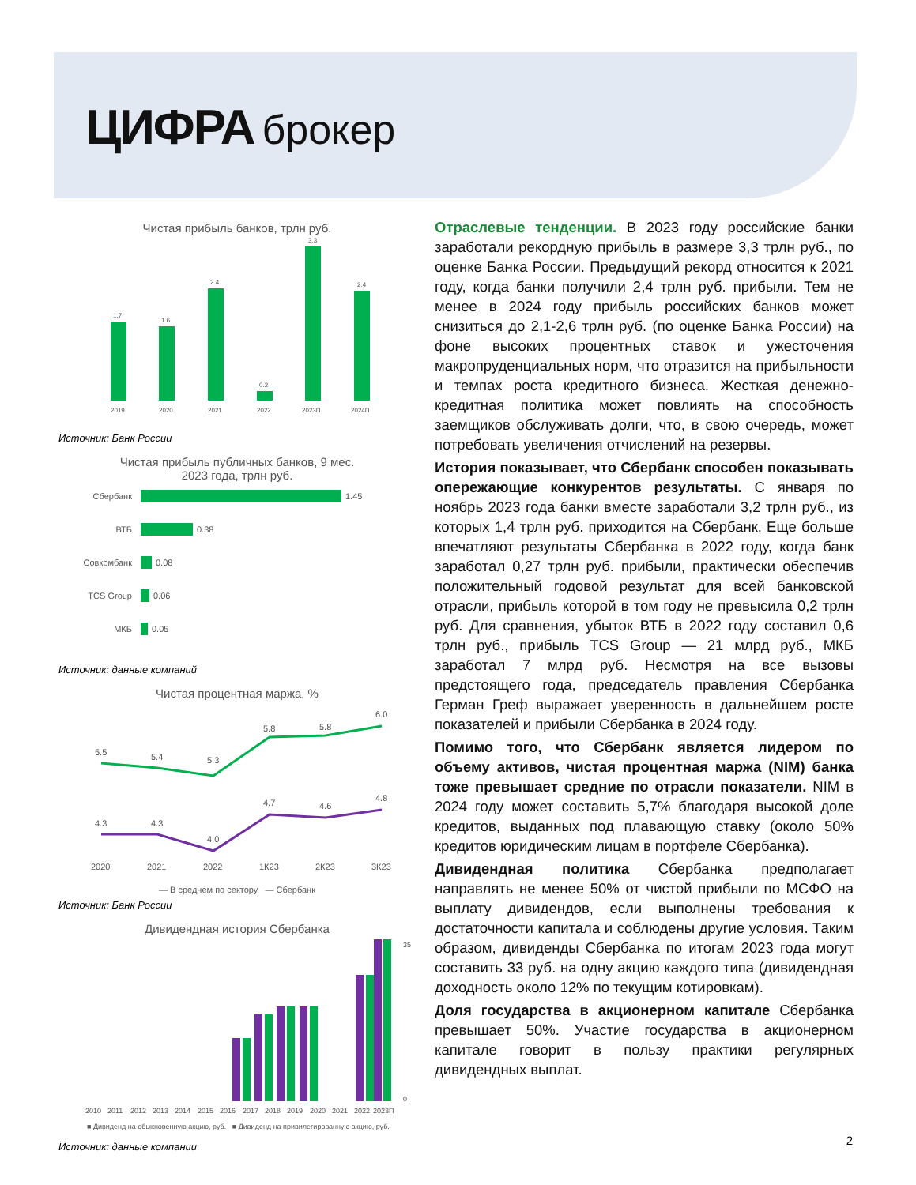ЦИФРА брокер
Чистая прибыль банков, трлн руб.
1.7
1.6
2.4
0.2
3.3
2.4
2019
2020
2021
2022
2023П
2024П
Источник: Банк России
Чистая прибыль публичных банков, 9 мес.
2023 года, трлн руб.
Сбербанк
ВТБ
Совкомбанк
TCS Group
МКБ
1.45
0.38
0.08
0.06
0.05
Источник: данные компаний
Чистая процентная маржа, %
5.5
5.4
5.3
5.8
5.8
6.0
4.3
4.3
4.0
4.7
4.6
4.8
2020
2021
2022
1К23
2К23
3К23
— В среднем по сектору — Сбербанк
Источник: Банк России
Дивидендная история Сбербанка
2010
2011
2012
2013
2014
2015
2016
2017
2018
2019
2020
2021
2022
2023П
35
0
■ Дивиденд на обыкновенную акцию, руб. ■ Дивиденд на привилегированную акцию, руб.
Источник: данные компании
Отраслевые тенденции. В 2023 году российские банки заработали рекордную прибыль в размере 3,3 трлн руб., по оценке Банка России. Предыдущий рекорд относится к 2021 году, когда банки получили 2,4 трлн руб. прибыли. Тем не менее в 2024 году прибыль российских банков может снизиться до 2,1-2,6 трлн руб. (по оценке Банка России) на фоне высоких процентных ставок и ужесточения макропруденциальных норм, что отразится на прибыльности и темпах роста кредитного бизнеса. Жесткая денежно-кредитная политика может повлиять на способность заемщиков обслуживать долги, что, в свою очередь, может потребовать увеличения отчислений на резервы.
История показывает, что Сбербанк способен показывать опережающие конкурентов результаты. С января по ноябрь 2023 года банки вместе заработали 3,2 трлн руб., из которых 1,4 трлн руб. приходится на Сбербанк. Еще больше впечатляют результаты Сбербанка в 2022 году, когда банк заработал 0,27 трлн руб. прибыли, практически обеспечив положительный годовой результат для всей банковской отрасли, прибыль которой в том году не превысила 0,2 трлн руб. Для сравнения, убыток ВТБ в 2022 году составил 0,6 трлн руб., прибыль TCS Group — 21 млрд руб., МКБ заработал 7 млрд руб. Несмотря на все вызовы предстоящего года, председатель правления Сбербанка Герман Греф выражает уверенность в дальнейшем росте показателей и прибыли Сбербанка в 2024 году.
Помимо того, что Сбербанк является лидером по объему активов, чистая процентная маржа (NIM) банка тоже превышает средние по отрасли показатели. NIM в 2024 году может составить 5,7% благодаря высокой доле кредитов, выданных под плавающую ставку (около 50% кредитов юридическим лицам в портфеле Сбербанка).
Дивидендная политика Сбербанка предполагает направлять не менее 50% от чистой прибыли по МСФО на выплату дивидендов, если выполнены требования к достаточности капитала и соблюдены другие условия. Таким образом, дивиденды Сбербанка по итогам 2023 года могут составить 33 руб. на одну акцию каждого типа (дивидендная доходность около 12% по текущим котировкам).
Доля государства в акционерном капитале Сбербанка превышает 50%. Участие государства в акционерном капитале говорит в пользу практики регулярных дивидендных выплат.
2